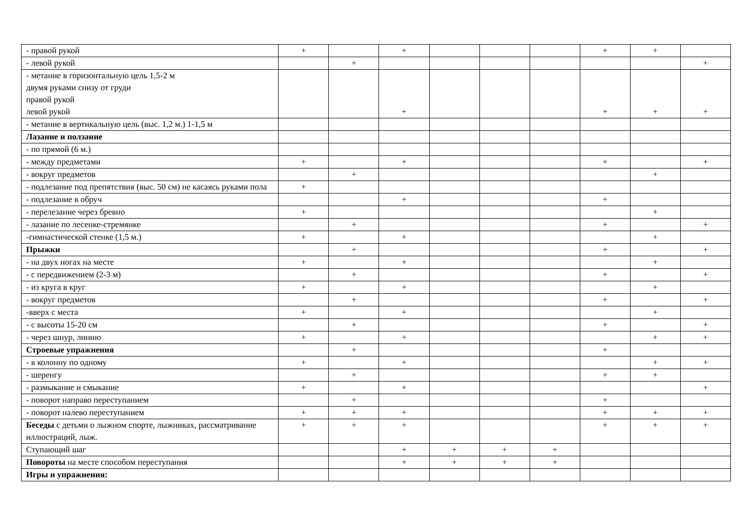| - правой рукой | + | | + | | | | + | + | |
| - левой рукой | | + | | | | | | | + |
| - метание в горизонтальную цель 1,5-2 м двумя руками снизу от груди правой рукой левой рукой | | | + | | | | + | + | + |
| - метание в вертикальную цель (выс. 1,2 м.) 1-1,5 м | | | | | | | | | |
| Лазание и ползание | | | | | | | | | |
| - по прямой (6 м.) | | | | | | | | | |
| - между предметами | + | | + | | | | + | | + |
| - вокруг предметов | | + | | | | | | + | |
| - подлезание под препятствия (выс. 50 см) не касаясь руками пола | + | | | | | | | | |
| - подлезание в обруч | | | + | | | | + | | |
| - перелезание через бревно | + | | | | | | | + | |
| - лазание по лесенке-стремянке | | + | | | | | + | | + |
| -гимнастической стенке (1,5 м.) | + | | + | | | | | + | |
| Прыжки | | + | | | | | + | | + |
| - на двух ногах на месте | + | | + | | | | | + | |
| - с передвижением (2-3 м) | | + | | | | | + | | + |
| - из круга в круг | + | | + | | | | | + | |
| - вокруг предметов | | + | | | | | + | | + |
| -вверх с места | + | | + | | | | | + | |
| - с высоты 15-20 см | | + | | | | | + | | + |
| - через шнур, линию | + | | + | | | | | + | + |
| Строевые упражнения | | + | | | | | + | | |
| - в колонну по одному | + | | + | | | | | + | + |
| - шеренгу | | + | | | | | + | + | |
| - размыкание и смыкание | + | | + | | | | | | + |
| - поворот направо переступанием | | + | | | | | + | | |
| - поворот налево переступанием | + | + | + | | | | + | + | + |
| Беседы с детьми о лыжном спорте, лыжниках, рассматривание иллюстраций, лыж. | + | + | + | | | | + | + | + |
| Ступающий шаг | | | + | + | + | + | | | |
| Повороты на месте способом переступания | | | + | + | + | + | | | |
| Игры и упражнения: | | | | | | | | | |